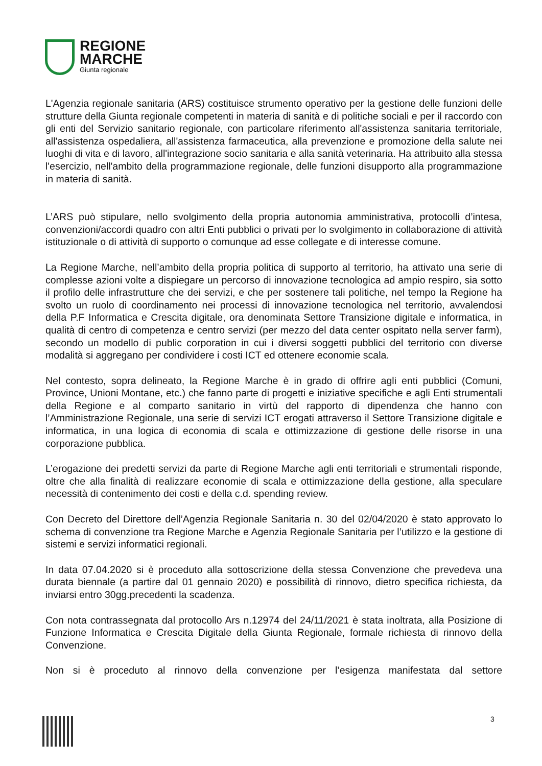REGIONE
MARCHE
Giunta regionale
L'Agenzia regionale sanitaria (ARS) costituisce strumento operativo per la gestione delle funzioni delle strutture della Giunta regionale competenti in materia di sanità e di politiche sociali e per il raccordo con gli enti del Servizio sanitario regionale, con particolare riferimento all'assistenza sanitaria territoriale, all'assistenza ospedaliera, all'assistenza farmaceutica, alla prevenzione e promozione della salute nei luoghi di vita e di lavoro, all'integrazione socio sanitaria e alla sanità veterinaria. Ha attribuito alla stessa l'esercizio, nell'ambito della programmazione regionale, delle funzioni disupporto alla programmazione in materia di sanità.
L’ARS può stipulare, nello svolgimento della propria autonomia amministrativa, protocolli d’intesa, convenzioni/accordi quadro con altri Enti pubblici o privati per lo svolgimento in collaborazione di attività istituzionale o di attività di supporto o comunque ad esse collegate e di interesse comune.
La Regione Marche, nell’ambito della propria politica di supporto al territorio, ha attivato una serie di complesse azioni volte a dispiegare un percorso di innovazione tecnologica ad ampio respiro, sia sotto il profilo delle infrastrutture che dei servizi, e che per sostenere tali politiche, nel tempo la Regione ha svolto un ruolo di coordinamento nei processi di innovazione tecnologica nel territorio, avvalendosi della P.F Informatica e Crescita digitale, ora denominata Settore Transizione digitale e informatica, in qualità di centro di competenza e centro servizi (per mezzo del data center ospitato nella server farm), secondo un modello di public corporation in cui i diversi soggetti pubblici del territorio con diverse modalità si aggregano per condividere i costi ICT ed ottenere economie scala.
Nel contesto, sopra delineato, la Regione Marche è in grado di offrire agli enti pubblici (Comuni, Province, Unioni Montane, etc.) che fanno parte di progetti e iniziative specifiche e agli Enti strumentali della Regione e al comparto sanitario in virtù del rapporto di dipendenza che hanno con l’Amministrazione Regionale, una serie di servizi ICT erogati attraverso il Settore Transizione digitale e informatica, in una logica di economia di scala e ottimizzazione di gestione delle risorse in una corporazione pubblica.
L’erogazione dei predetti servizi da parte di Regione Marche agli enti territoriali e strumentali risponde, oltre che alla finalità di realizzare economie di scala e ottimizzazione della gestione, alla speculare necessità di contenimento dei costi e della c.d. spending review.
Con Decreto del Direttore dell’Agenzia Regionale Sanitaria n. 30 del 02/04/2020 è stato approvato lo schema di convenzione tra Regione Marche e Agenzia Regionale Sanitaria per l’utilizzo e la gestione di sistemi e servizi informatici regionali.
In data 07.04.2020 si è proceduto alla sottoscrizione della stessa Convenzione che prevedeva una durata biennale (a partire dal 01 gennaio 2020) e possibilità di rinnovo, dietro specifica richiesta, da inviarsi entro 30gg.precedenti la scadenza.
Con nota contrassegnata dal protocollo Ars n.12974 del 24/11/2021 è stata inoltrata, alla Posizione di Funzione Informatica e Crescita Digitale della Giunta Regionale, formale richiesta di rinnovo della Convenzione.
Non si è proceduto al rinnovo della convenzione per l’esigenza manifestata dal settore
3